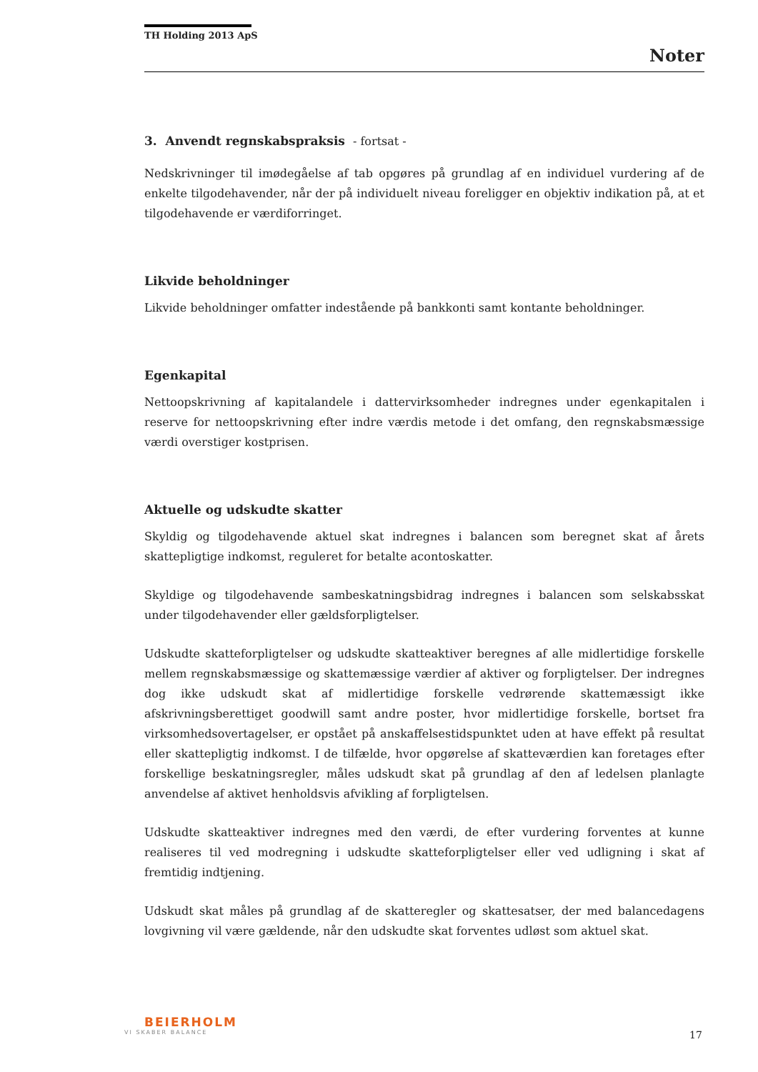TH Holding 2013 ApS
Noter
3. Anvendt regnskabspraksis - fortsat -
Nedskrivninger til imødegåelse af tab opgøres på grundlag af en individuel vurdering af de enkelte tilgodehavender, når der på individuelt niveau foreligger en objektiv indikation på, at et tilgodehavende er værdiforringet.
Likvide beholdninger
Likvide beholdninger omfatter indestående på bankkonti samt kontante beholdninger.
Egenkapital
Nettoopskrivning af kapitalandele i dattervirksomheder indregnes under egenkapitalen i reserve for nettoopskrivning efter indre værdis metode i det omfang, den regnskabsmæssige værdi overstiger kostprisen.
Aktuelle og udskudte skatter
Skyldig og tilgodehavende aktuel skat indregnes i balancen som beregnet skat af årets skattepligtige indkomst, reguleret for betalte acontoskatter.
Skyldige og tilgodehavende sambeskatningsbidrag indregnes i balancen som selskabsskat under tilgodehavender eller gældsforpligtelser.
Udskudte skatteforpligtelser og udskudte skatteaktiver beregnes af alle midlertidige forskelle mellem regnskabsmæssige og skattemæssige værdier af aktiver og forpligtelser. Der indregnes dog ikke udskudt skat af midlertidige forskelle vedrørende skattemæssigt ikke afskrivningsberettiget goodwill samt andre poster, hvor midlertidige forskelle, bortset fra virksomhedsovertagelser, er opstået på anskaffelsestidspunktet uden at have effekt på resultat eller skattepligtig indkomst. I de tilfælde, hvor opgørelse af skatteværdien kan foretages efter forskellige beskatningsregler, måles udskudt skat på grundlag af den af ledelsen planlagte anvendelse af aktivet henholdsvis afvikling af forpligtelsen.
Udskudte skatteaktiver indregnes med den værdi, de efter vurdering forventes at kunne realiseres til ved modregning i udskudte skatteforpligtelser eller ved udligning i skat af fremtidig indtjening.
Udskudt skat måles på grundlag af de skatteregler og skattesatser, der med balancedagens lovgivning vil være gældende, når den udskudte skat forventes udløst som aktuel skat.
BEIERHOLM
VI SKABER BALANCE
17